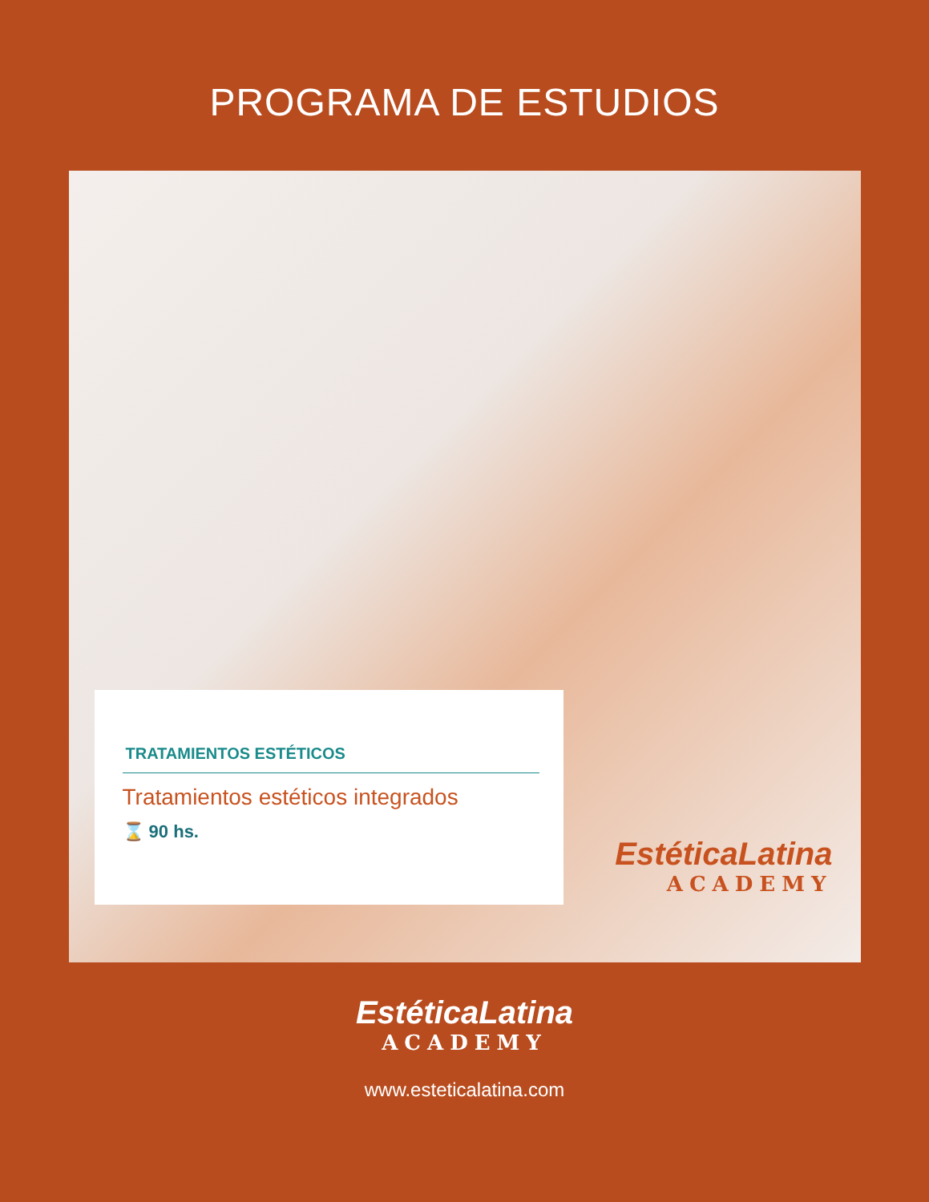PROGRAMA DE ESTUDIOS
TRATAMIENTOS ESTÉTICOS
Tratamientos estéticos integrados
⌛ 90 hs.
EstéticaLatina
ACADEMY
EstéticaLatina
ACADEMY
www.esteticalatina.com